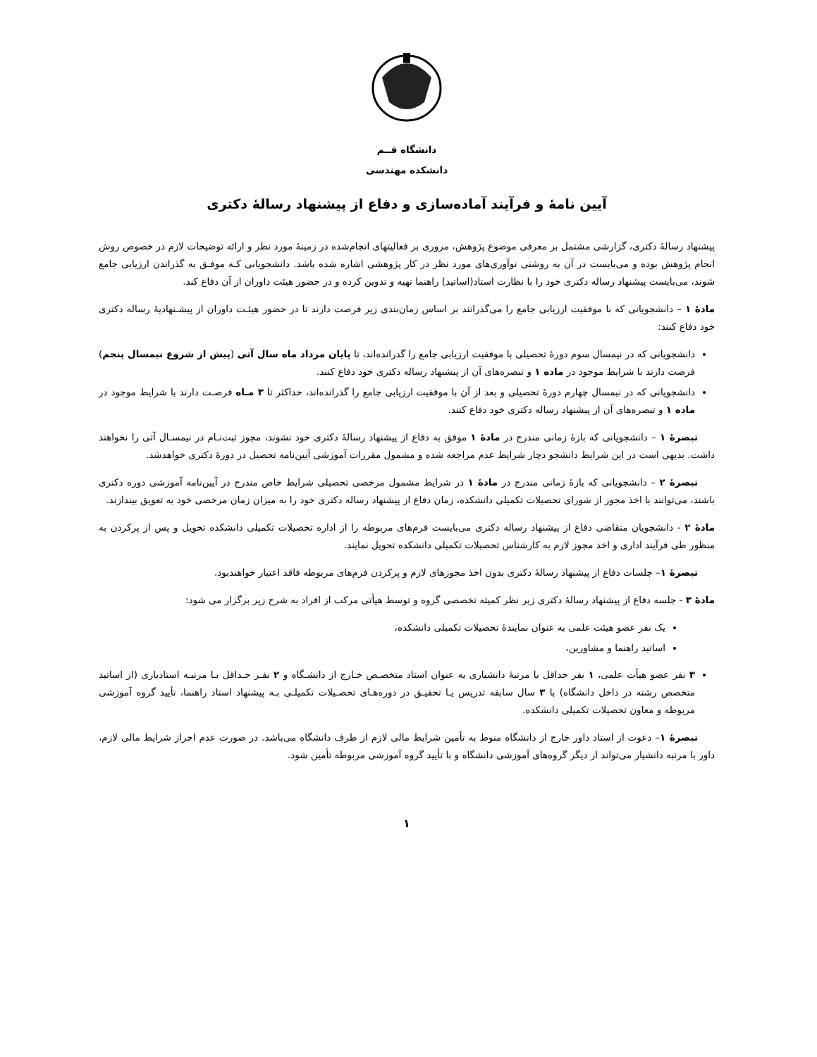دانشگاه قــم
دانشکده مهندسی
آیین نامهٔ و فرآیند آماده‌سازی و دفاع از پیشنهاد رسالهٔ دکتری
پیشنهاد رسالهٔ دکتری، گزارشی مشتمل بر معرفی موضوع پژوهش، مروری بر فعالیتهای انجام‌شده در زمینهٔ مورد نظر و ارائه توضیحات لازم در خصوص روش انجام پژوهش بوده و می‌بایست در آن به روشنی نوآوری‌های مورد نظر در کار پژوهشی اشاره شده باشد. دانشجویانی کـه موفـق به گذراندن ارزیابی جامع شوند، می‌بایست پیشنهاد رساله دکتری خود را با نظارت استاد(اساتید) راهنما تهیه و تدوین کرده و در حضور هیئت داوران از آن دفاع کند.
مادهٔ ۱ – دانشجویانی که با موفقیت ارزیابی جامع را می‌گذرانند بر اساس زمان‌بندی زیر فرصت دارند تا در حضور هیئـت داوران از پیشـنهادیهٔ رساله دکتری خود دفاع کنند:
دانشجویانی که در نیمسال سوم دورهٔ تحصیلی با موفقیت ارزیابی جامع را گذرانده‌اند، تا پایان مرداد ماه سال آتی (پیش از شروع نیمسال پنجم) فرصت دارند با شرایط موجود در ماده ۱ و تبصره‌های آن از پیشنهاد رساله دکتری خود دفاع کنند.
دانشجویانی که در نیمسال چهارم دورهٔ تحصیلی و بعد از آن با موفقیت ارزیابی جامع را گذرانده‌اند، حداکثر تا ۳ مـاه فرصـت دارند با شرایط موجود در ماده ۱ و تبصره‌های آن از پیشنهاد رساله دکتری خود دفاع کنند.
تبصرهٔ ۱ – دانشجویانی که بازهٔ زمانی مندرج در مادهٔ ۱ موفق به دفاع از پیشنهاد رسالهٔ دکتری خود نشوند، مجوز ثبت‌نـام در نیمسـال آتی را نخواهند داشت. بدیهی است در این شرایط دانشجو دچار شرایط عدم مراجعه شده و مشمول مقررات آموزشی آیین‌نامه تحصیل در دورهٔ دکتری خواهدشد.
تبصرهٔ ۲ – دانشجویانی که بازهٔ زمانی مندرج در مادهٔ ۱ در شرایط مشمول مرخصی تحصیلی شرایط خاص مندرج در آیین‌نامه آموزشی دوره دکتری باشند، می‌توانند با اخذ مجوز از شورای تحصیلات تکمیلی دانشکده، زمان دفاع از پیشنهاد رساله دکتری خود را به میزان زمان مرخصی خود به تعویق بیندازند.
مادهٔ ۲ - دانشجویان متقاضی دفاع از پیشنهاد رساله دکتری می‌بایست فرم‌های مربوطه را از اداره تحصیلات تکمیلی دانشکده تحویل و پس از پرکردن به منظور طی فرآیند اداری و اخذ مجوز لازم به کارشناس تحصیلات تکمیلی دانشکده تحویل نمایند.
تبصرهٔ ۱– جلسات دفاع از پیشنهاد رسالهٔ دکتری بدون اخذ مجوزهای لازم و پرکردن فرم‌های مربوطه فاقد اعتبار خواهندبود.
مادهٔ ۳ - جلسه دفاع از پیشنهاد رسالهٔ دکتری زیر نظر کمیته تخصصی گروه و توسط هیأتی مرکب از افراد به شرح زیر برگزار می شود:
یک نفر عضو هیئت علمی به عنوان نمایندهٔ تحصیلات تکمیلی دانشکده،
اساتید راهنما و مشاورین،
۳ نفر عضو هیأت علمی، ۱ نفر حداقل با مرتبهٔ دانشیاری به عنوان استاد متخصـص خـارج از دانشـگاه و ۲ نفـر حـداقل بـا مرتبـه استادیاری (از اساتید متخصص رشته در داخل دانشگاه) با ۳ سال سابقه تدریس یـا تحقیـق در دوره‌هـای تحصـیلات تکمیلـی بـه پیشنهاد استاد راهنما، تأیید گروه آموزشی مربوطه و معاون تحصیلات تکمیلی دانشکده.
تبصرهٔ ۱– دعوت از استاد داور خارج از دانشگاه منوط به تأمین شرایط مالی لازم از طرف دانشگاه می‌باشد. در صورت عدم احراز شرایط مالی لازم، داور با مرتبه دانشیار می‌تواند از دیگر گروه‌های آموزشی دانشگاه و با تأیید گروه آموزشی مربوطه تأمین شود.
۱